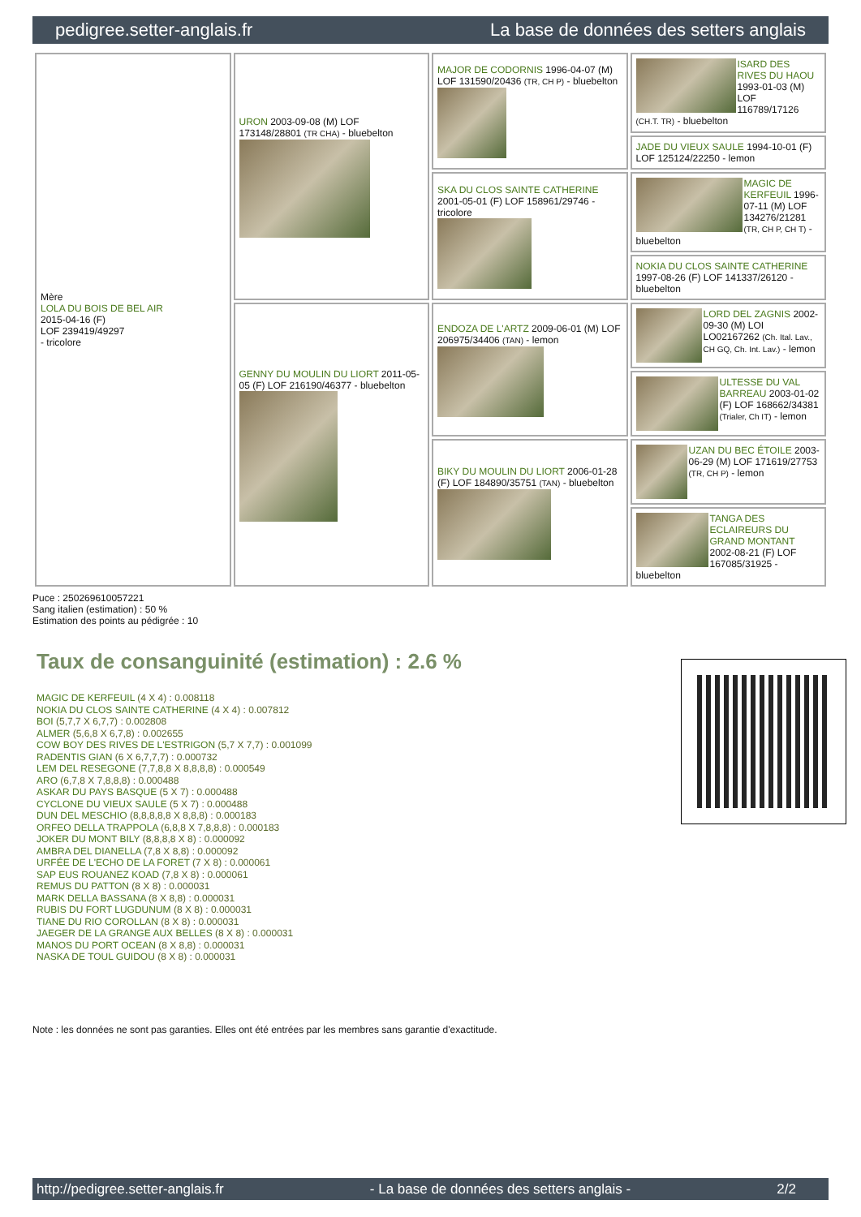pedigree.setter-anglais.fr La base de données des setters anglais
| Mère LOLA DU BOIS DE BEL AIR 2015-04-16 (F) LOF 239419/49297 - tricolore | URON 2003-09-08 (M) LOF 173148/28801 (TR CHA) - bluebelton | MAJOR DE CODORNIS 1996-04-07 (M) LOF 131590/20436 (TR, CH P) - bluebelton | ISARD DES RIVES DU HAOU 1993-01-03 (M) LOF 116789/17126 (CH.T. TR) - bluebelton |
| | | | JADE DU VIEUX SAULE 1994-10-01 (F) LOF 125124/22250 - lemon |
| | | SKA DU CLOS SAINTE CATHERINE 2001-05-01 (F) LOF 158961/29746 - tricolore | MAGIC DE KERFEUIL 1996-07-11 (M) LOF 134276/21281 (TR, CH P, CH T) - bluebelton |
| | | | NOKIA DU CLOS SAINTE CATHERINE 1997-08-26 (F) LOF 141337/26120 - bluebelton |
| | GENNY DU MOULIN DU LIORT 2011-05-05 (F) LOF 216190/46377 - bluebelton | ENDOZA DE L'ARTZ 2009-06-01 (M) LOF 206975/34406 (TAN) - lemon | LORD DEL ZAGNIS 2002-09-30 (M) LOI LO02167262 (Ch. Ital. Lav., CH GQ, Ch. Int. Lav.) - lemon |
| | | | ULTESSE DU VAL BARREAU 2003-01-02 (F) LOF 168662/34381 (Trialer, Ch IT) - lemon |
| | | BIKY DU MOULIN DU LIORT 2006-01-28 (F) LOF 184890/35751 (TAN) - bluebelton | UZAN DU BEC ÉTOILE 2003-06-29 (M) LOF 171619/27753 (TR, CH P) - lemon |
| | | | TANGA DES ECLAIREURS DU GRAND MONTANT 2002-08-21 (F) LOF 167085/31925 - bluebelton |
Puce : 250269610057221
Sang italien (estimation) : 50 %
Estimation des points au pédigrée : 10
Taux de consanguinité (estimation) : 2.6 %
MAGIC DE KERFEUIL (4 X 4) : 0.008118
NOKIA DU CLOS SAINTE CATHERINE (4 X 4) : 0.007812
BOI (5,7,7 X 6,7,7) : 0.002808
ALMER (5,6,8 X 6,7,8) : 0.002655
COW BOY DES RIVES DE L'ESTRIGON (5,7 X 7,7) : 0.001099
RADENTIS GIAN (6 X 6,7,7,7) : 0.000732
LEM DEL RESEGONE (7,7,8,8 X 8,8,8,8) : 0.000549
ARO (6,7,8 X 7,8,8,8) : 0.000488
ASKAR DU PAYS BASQUE (5 X 7) : 0.000488
CYCLONE DU VIEUX SAULE (5 X 7) : 0.000488
DUN DEL MESCHIO (8,8,8,8,8 X 8,8,8) : 0.000183
ORFEO DELLA TRAPPOLA (6,8,8 X 7,8,8,8) : 0.000183
JOKER DU MONT BILY (8,8,8,8 X 8) : 0.000092
AMBRA DEL DIANELLA (7,8 X 8,8) : 0.000092
URFÉE DE L'ECHO DE LA FORET (7 X 8) : 0.000061
SAP EUS ROUANEZ KOAD (7,8 X 8) : 0.000061
REMUS DU PATTON (8 X 8) : 0.000031
MARK DELLA BASSANA (8 X 8,8) : 0.000031
RUBIS DU FORT LUGDUNUM (8 X 8) : 0.000031
TIANE DU RIO COROLLAN (8 X 8) : 0.000031
JAEGER DE LA GRANGE AUX BELLES (8 X 8) : 0.000031
MANOS DU PORT OCEAN (8 X 8,8) : 0.000031
NASKA DE TOUL GUIDOU (8 X 8) : 0.000031
Note : les données ne sont pas garanties. Elles ont été entrées par les membres sans garantie d'exactitude.
http://pedigree.setter-anglais.fr - La base de données des setters anglais - 2/2